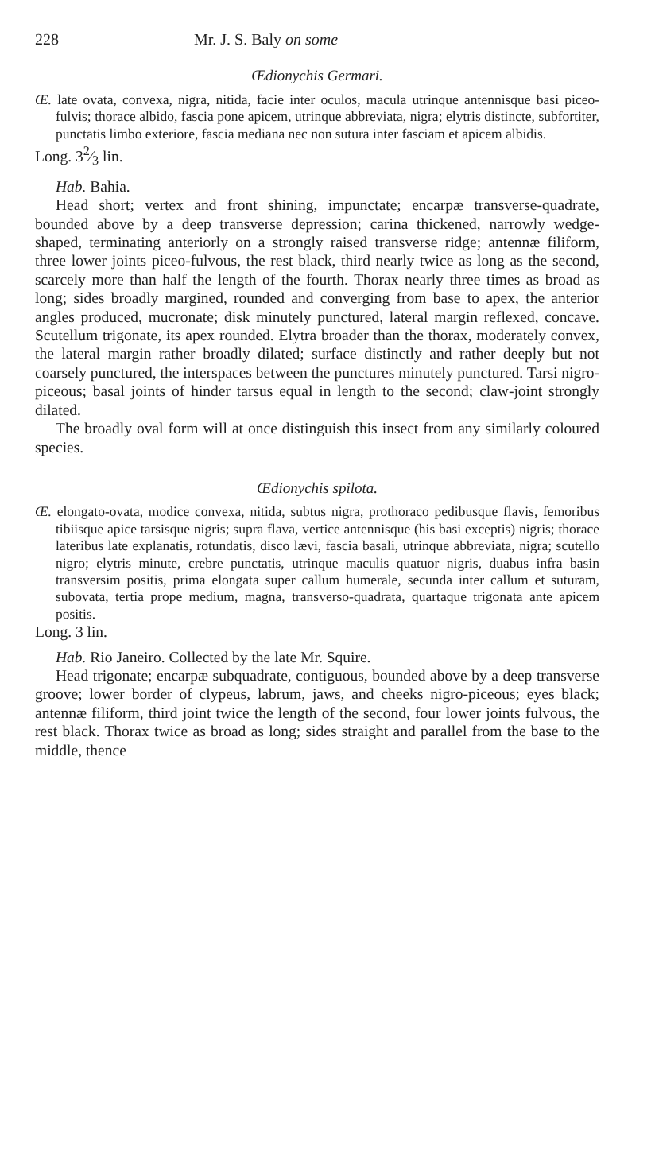228 Mr. J. S. Baly on some
Œdionychis Germari.
Œ. late ovata, convexa, nigra, nitida, facie inter oculos, macula utrinque antennisque basi piceo-fulvis; thorace albido, fascia pone apicem, utrinque abbreviata, nigra; elytris distincte, subfortiter, punctatis limbo exteriore, fascia mediana nec non sutura inter fasciam et apicem albidis.
Long. 32⁄3 lin.
Hab. Bahia.
Head short; vertex and front shining, impunctate; encarpæ transverse-quadrate, bounded above by a deep transverse depression; carina thickened, narrowly wedge-shaped, terminating anteriorly on a strongly raised transverse ridge; antennæ filiform, three lower joints piceo-fulvous, the rest black, third nearly twice as long as the second, scarcely more than half the length of the fourth. Thorax nearly three times as broad as long; sides broadly margined, rounded and converging from base to apex, the anterior angles produced, mucronate; disk minutely punctured, lateral margin reflexed, concave. Scutellum trigonate, its apex rounded. Elytra broader than the thorax, moderately convex, the lateral margin rather broadly dilated; surface distinctly and rather deeply but not coarsely punctured, the interspaces between the punctures minutely punctured. Tarsi nigro-piceous; basal joints of hinder tarsus equal in length to the second; claw-joint strongly dilated.
The broadly oval form will at once distinguish this insect from any similarly coloured species.
Œdionychis spilota.
Œ. elongato-ovata, modice convexa, nitida, subtus nigra, prothoraco pedibusque flavis, femoribus tibiisque apice tarsisque nigris; supra flava, vertice antennisque (his basi exceptis) nigris; thorace lateribus late explanatis, rotundatis, disco lævi, fascia basali, utrinque abbreviata, nigra; scutello nigro; elytris minute, crebre punctatis, utrinque maculis quatuor nigris, duabus infra basin transversim positis, prima elongata super callum humerale, secunda inter callum et suturam, subovata, tertia prope medium, magna, transverso-quadrata, quartaque trigonata ante apicem positis.
Long. 3 lin.
Hab. Rio Janeiro. Collected by the late Mr. Squire.
Head trigonate; encarpæ subquadrate, contiguous, bounded above by a deep transverse groove; lower border of clypeus, labrum, jaws, and cheeks nigro-piceous; eyes black; antennæ filiform, third joint twice the length of the second, four lower joints fulvous, the rest black. Thorax twice as broad as long; sides straight and parallel from the base to the middle, thence